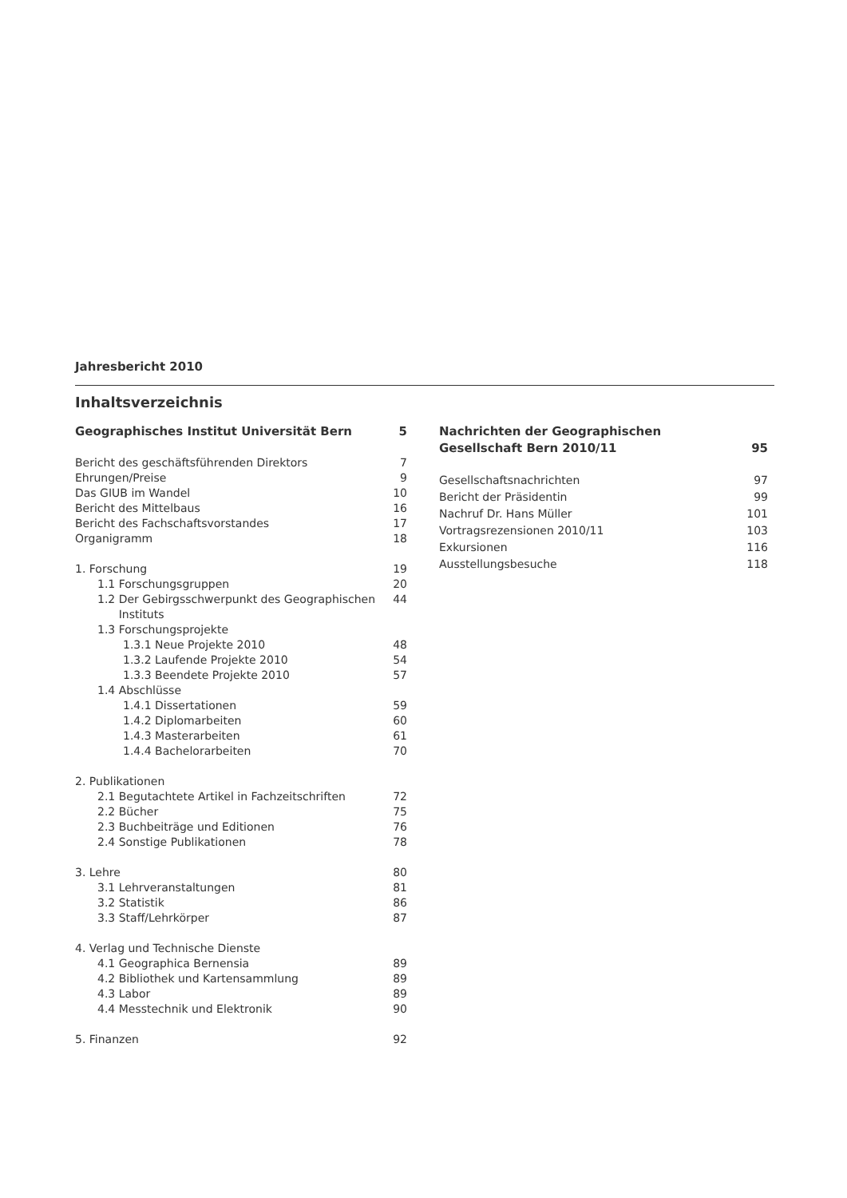Jahresbericht 2010
Inhaltsverzeichnis
Geographisches Institut Universität Bern 5
Bericht des geschäftsführenden Direktors 7
Ehrungen/Preise 9
Das GIUB im Wandel 10
Bericht des Mittelbaus 16
Bericht des Fachschaftsvorstandes 17
Organigramm 18
1. Forschung 19
1.1 Forschungsgruppen 20
1.2 Der Gebirgsschwerpunkt des Geographischen
Instituts 44
1.3 Forschungsprojekte
1.3.1 Neue Projekte 2010 48
1.3.2 Laufende Projekte 2010 54
1.3.3 Beendete Projekte 2010 57
1.4 Abschlüsse
1.4.1 Dissertationen 59
1.4.2 Diplomarbeiten 60
1.4.3 Masterarbeiten 61
1.4.4 Bachelorarbeiten 70
2. Publikationen
2.1 Begutachtete Artikel in Fachzeitschriften 72
2.2 Bücher 75
2.3 Buchbeiträge und Editionen 76
2.4 Sonstige Publikationen 78
3. Lehre 80
3.1 Lehrveranstaltungen 81
3.2 Statistik 86
3.3 Staff/Lehrkörper 87
4. Verlag und Technische Dienste
4.1 Geographica Bernensia 89
4.2 Bibliothek und Kartensammlung 89
4.3 Labor 89
4.4 Messtechnik und Elektronik 90
5. Finanzen 92
Nachrichten der Geographischen
Gesellschaft Bern 2010/11 95
Gesellschaftsnachrichten 97
Bericht der Präsidentin 99
Nachruf Dr. Hans Müller 101
Vortragsrezensionen 2010/11 103
Exkursionen 116
Ausstellungsbesuche 118